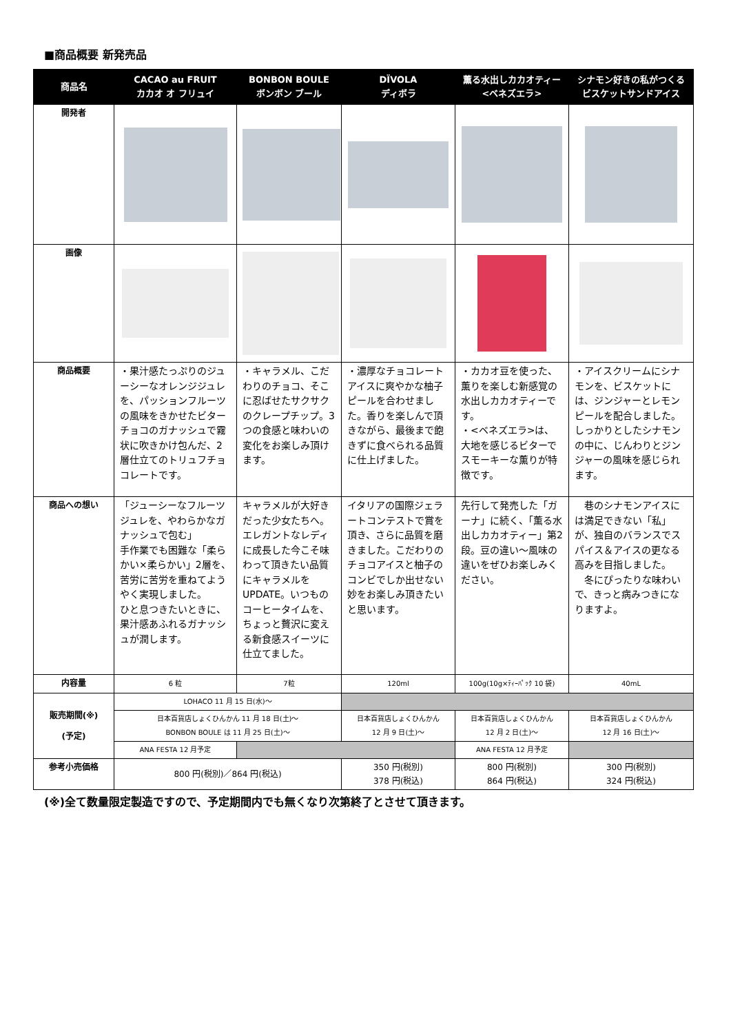■商品概要 新発売品
| 商品名 | CACAO au FRUIT カカオ オ フリュイ | BONBON BOULE ボンボン ブール | DÏVOLA ディボラ | 薫る水出しカカオティー <ベネズエラ> | シナモン好きの私がつくるビスケットサンドアイス |
| --- | --- | --- | --- | --- | --- |
| 開発者 | | | | | |
| 画像 | | | | | |
| 商品概要 | ・果汁感たっぷりのジューシーなオレンジジュレを、パッションフルーツの風味をきかせたビターチョコのガナッシュで霧状に吹きかけ包んだ、2層仕立てのトリュフチョコレートです。 | ・キャラメル、こだわりのチョコ、そこに忍ばせたサクサクのクレープチップ。3つの食感と味わいの変化をお楽しみ頂けます。 | ・濃厚なチョコレートアイスに爽やかな柚子ピールを合わせました。香りを楽しんで頂きながら、最後まで飽きずに食べられる品質に仕上げました。 | ・カカオ豆を使った、薫りを楽しむ新感覚の水出しカカオティーです。 ・<ベネズエラ>は、大地を感じるビターでスモーキーな薫りが特徴です。 | ・アイスクリームにシナモンを、ビスケットには、ジンジャーとレモンピールを配合しました。しっかりとしたシナモンの中に、じんわりとジンジャーの風味を感じられます。 |
| 商品への想い | 「ジューシーなフルーツジュレを、やわらかなガナッシュで包む」 手作業でも困難な「柔らかい×柔らかい」2層を、苦労に苦労を重ねてようやく実現しました。 ひと息つきたいときに、果汁感あふれるガナッシュが潤します。 | キャラメルが大好きだった少女たちへ。エレガントなレディに成長した今こそ味わって頂きたい品質にキャラメルをUPDATE。いつものコーヒータイムを、ちょっと贅沢に変える新食感スイーツに仕立てました。 | イタリアの国際ジェラートコンテストで賞を頂き、さらに品質を磨きました。こだわりのチョコアイスと柚子のコンビでしか出せない妙をお楽しみ頂きたいと思います。 | 先行して発売した「ガーナ」に続く、「薫る水出しカカオティー」第2段。豆の違い～風味の違いをぜひお楽しみください。 | 巷のシナモンアイスには満足できない「私」が、独自のバランスでスパイス＆アイスの更なる高みを目指しました。 冬にぴったりな味わいで、きっと病みつきになりますよ。 |
| 内容量 | 6 粒 | 7粒 | 120ml | 100g(10g×ﾃｨｰﾊﾟｯｸ 10 袋) | 40mL |
| 販売期間(※) (予定) | LOHACO 11 月 15 日(水)～ | | | | |
| | 日本百貨店しょくひんかん 11 月 18 日(土)～ BONBON BOULE は 11 月 25 日(土)～ | | 日本百貨店しょくひんかん 12 月 9 日(土)～ | 日本百貨店しょくひんかん 12 月 2 日(土)～ | 日本百貨店しょくひんかん 12 月 16 日(土)～ |
| | ANA FESTA 12 月予定 | | | ANA FESTA 12 月予定 | |
| 参考小売価格 | 800 円(税別)／864 円(税込) | | 350 円(税別) 378 円(税込) | 800 円(税別) 864 円(税込) | 300 円(税別) 324 円(税込) |
(※)全て数量限定製造ですので、予定期間内でも無くなり次第終了とさせて頂きます。